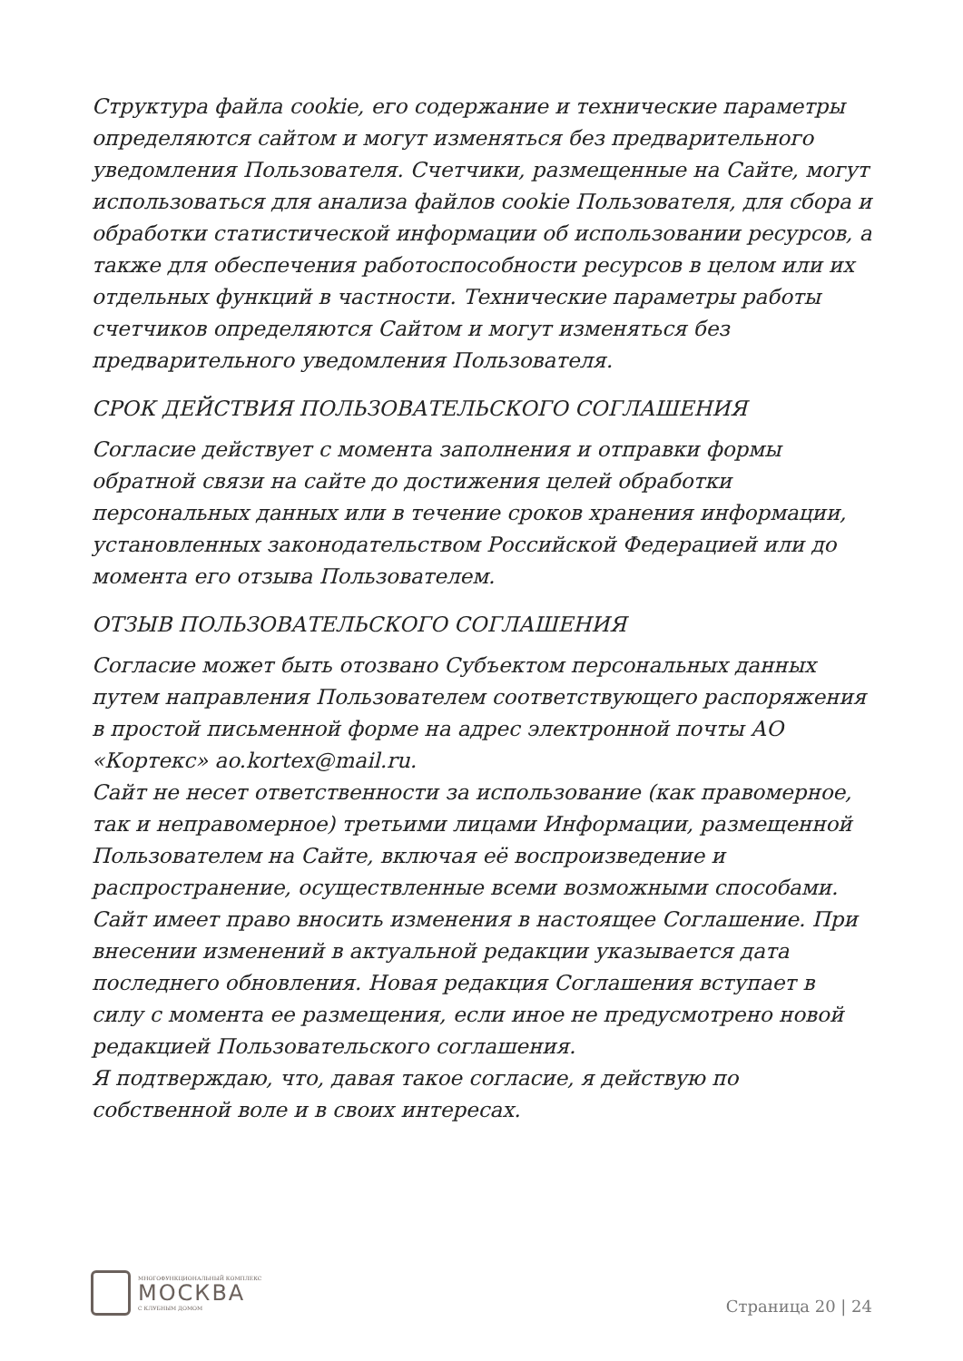Структура файла cookie, его содержание и технические параметры определяются сайтом и могут изменяться без предварительного уведомления Пользователя. Счетчики, размещенные на Сайте, могут использоваться для анализа файлов cookie Пользователя, для сбора и обработки статистической информации об использовании ресурсов, а также для обеспечения работоспособности ресурсов в целом или их отдельных функций в частности. Технические параметры работы счетчиков определяются Сайтом и могут изменяться без предварительного уведомления Пользователя.
СРОК ДЕЙСТВИЯ ПОЛЬЗОВАТЕЛЬСКОГО СОГЛАШЕНИЯ
Согласие действует с момента заполнения и отправки формы обратной связи на сайте до достижения целей обработки персональных данных или в течение сроков хранения информации, установленных законодательством Российской Федерацией или до момента его отзыва Пользователем.
ОТЗЫВ ПОЛЬЗОВАТЕЛЬСКОГО СОГЛАШЕНИЯ
Согласие может быть отозвано Субъектом персональных данных путем направления Пользователем соответствующего распоряжения в простой письменной форме на адрес электронной почты АО «Кортекс» ao.kortex@mail.ru.
Сайт не несет ответственности за использование (как правомерное, так и неправомерное) третьими лицами Информации, размещенной Пользователем на Сайте, включая её воспроизведение и распространение, осуществленные всеми возможными способами.
Сайт имеет право вносить изменения в настоящее Соглашение. При внесении изменений в актуальной редакции указывается дата последнего обновления. Новая редакция Соглашения вступает в силу с момента ее размещения, если иное не предусмотрено новой редакцией Пользовательского соглашения.
Я подтверждаю, что, давая такое согласие, я действую по собственной воле и в своих интересах.
МНОГОФУНКЦИОНАЛЬНЫЙ КОМПЛЕКС
МОСКВА
С КЛУБНЫМ ДОМОМ
Страница 20 | 24